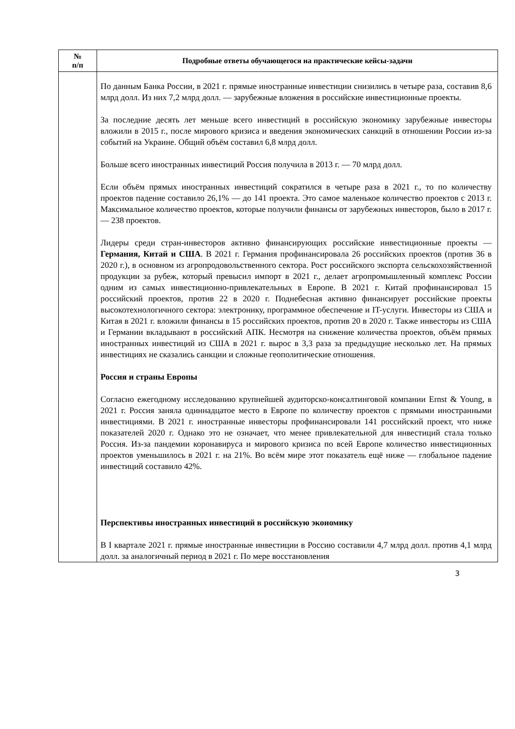| № п/п | Подробные ответы обучающегося на практические кейсы-задачи |
| --- | --- |
| | По данным Банка России, в 2021 г. прямые иностранные инвестиции снизились в четыре раза, составив 8,6 млрд долл. Из них 7,2 млрд долл. — зарубежные вложения в российские инвестиционные проекты. За последние десять лет меньше всего инвестиций в российскую экономику зарубежные инвесторы вложили в 2015 г., после мирового кризиса и введения экономических санкций в отношении России из-за событий на Украине. Общий объём составил 6,8 млрд долл. Больше всего иностранных инвестиций Россия получила в 2013 г. — 70 млрд долл. Если объём прямых иностранных инвестиций сократился в четыре раза в 2021 г., то по количеству проектов падение составило 26,1% — до 141 проекта. Это самое маленькое количество проектов с 2013 г. Максимальное количество проектов, которые получили финансы от зарубежных инвесторов, было в 2017 г. — 238 проектов. Лидеры среди стран-инвесторов активно финансирующих российские инвестиционные проекты — Германия, Китай и США . В 2021 г. Германия профинансировала 26 российских проектов (против 36 в 2020 г.), в основном из агропродовольственного сектора. Рост российского экспорта сельскохозяйственной продукции за рубеж, который превысил импорт в 2021 г., делает агропромышленный комплекс России одним из самых инвестиционно-привлекательных в Европе. В 2021 г. Китай профинансировал 15 российский проектов, против 22 в 2020 г. Поднебесная активно финансирует российские проекты высокотехнологичного сектора: электронику, программное обеспечение и IT-услуги. Инвесторы из США и Китая в 2021 г. вложили финансы в 15 российских проектов, против 20 в 2020 г. Также инвесторы из США и Германии вкладывают в российский АПК. Несмотря на снижение количества проектов, объём прямых иностранных инвестиций из США в 2021 г. вырос в 3,3 раза за предыдущие несколько лет. На прямых инвестициях не сказались санкции и сложные геополитические отношения. Россия и страны Европы Согласно ежегодному исследованию крупнейшей аудиторско-консалтинговой компании Ernst & Young, в 2021 г. Россия заняла одиннадцатое место в Европе по количеству проектов с прямыми иностранными инвестициями. В 2021 г. иностранные инвесторы профинансировали 141 российский проект, что ниже показателей 2020 г. Однако это не означает, что менее привлекательной для инвестиций стала только Россия. Из-за пандемии коронавируса и мирового кризиса по всей Европе количество инвестиционных проектов уменьшилось в 2021 г. на 21%. Во всём мире этот показатель ещё ниже — глобальное падение инвестиций составило 42%. Перспективы иностранных инвестиций в российскую экономику В I квартале 2021 г. прямые иностранные инвестиции в Россию составили 4,7 млрд долл. против 4,1 млрд долл. за аналогичный период в 2021 г. По мере восстановления |
3